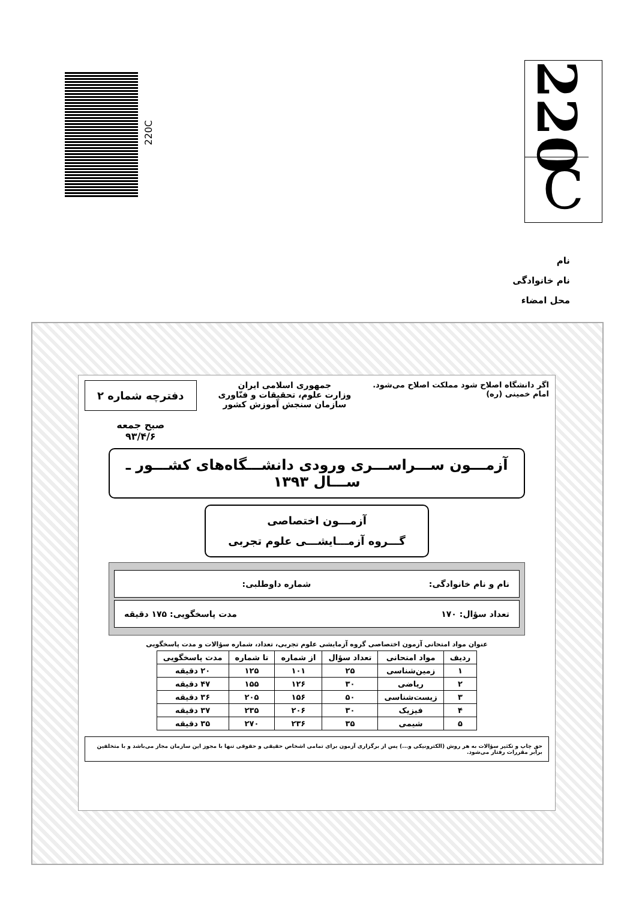220
C
220C
نام
نام خانوادگی
محل امضاء
اگر دانشگاه اصلاح شود مملکت اصلاح می‌شود.
امام خمینی (ره)
جمهوری اسلامی ایران
وزارت علوم، تحقیقات و فنّاوری
سازمان سنجش آموزش کشور
دفترچه شماره ۲
صبح جمعه
۹۳/۴/۶
آزمـــون ســـراســـری ورودی دانشـــگاه‌های کشـــور ـ ســـال ۱۳۹۳
آزمـــون اختصاصی
گـــروه آزمـــایشـــی علوم تجربی
نام و نام خانوادگی: شماره داوطلبی:
تعداد سؤال: ۱۷۰ مدت پاسخگویی: ۱۷۵ دقیقه
عنوان مواد امتحانی آزمون اختصاصی گروه آزمایشی علوم تجربی، تعداد، شماره سؤالات و مدت پاسخگویی
| ردیف | مواد امتحانی | تعداد سؤال | از شماره | تا شماره | مدت پاسخگویی |
| --- | --- | --- | --- | --- | --- |
| ۱ | زمین‌شناسی | ۲۵ | ۱۰۱ | ۱۲۵ | ۲۰ دقیقه |
| ۲ | ریاضی | ۳۰ | ۱۲۶ | ۱۵۵ | ۴۷ دقیقه |
| ۳ | زیست‌شناسی | ۵۰ | ۱۵۶ | ۲۰۵ | ۳۶ دقیقه |
| ۴ | فیزیک | ۳۰ | ۲۰۶ | ۲۳۵ | ۳۷ دقیقه |
| ۵ | شیمی | ۳۵ | ۲۳۶ | ۲۷۰ | ۳۵ دقیقه |
حق چاپ و تکثیر سؤالات به هر روش (الکترونیکی و...) پس از برگزاری آزمون برای تمامی اشخاص حقیقی و حقوقی تنها با مجوز این سازمان مجاز می‌باشد و با متخلفین برابر مقررات رفتار می‌شود.